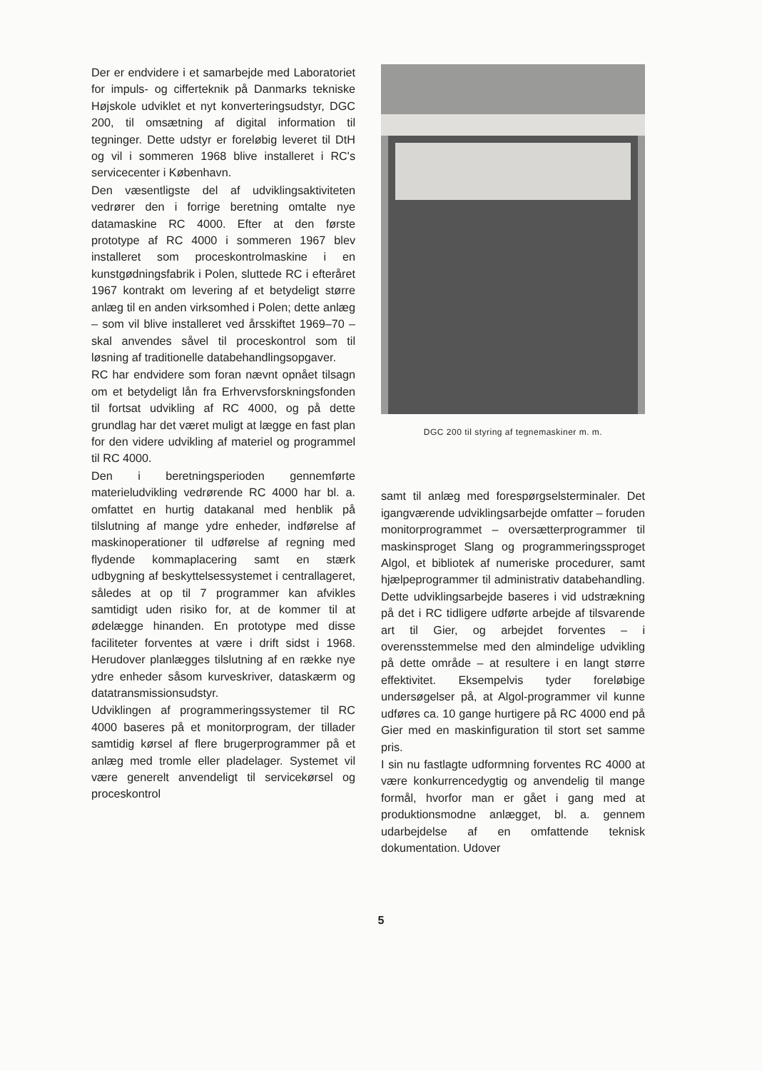Der er endvidere i et samarbejde med Laboratoriet for impuls- og cifferteknik på Danmarks tekniske Højskole udviklet et nyt konverteringsudstyr, DGC 200, til omsætning af digital information til tegninger. Dette udstyr er foreløbig leveret til DtH og vil i sommeren 1968 blive installeret i RC's servicecenter i København.
Den væsentligste del af udviklingsaktiviteten vedrører den i forrige beretning omtalte nye datamaskine RC 4000. Efter at den første prototype af RC 4000 i sommeren 1967 blev installeret som proceskontrolmaskine i en kunstgødningsfabrik i Polen, sluttede RC i efteråret 1967 kontrakt om levering af et betydeligt større anlæg til en anden virksomhed i Polen; dette anlæg – som vil blive installeret ved årsskiftet 1969–70 – skal anvendes såvel til proceskontrol som til løsning af traditionelle databehandlingsopgaver.
RC har endvidere som foran nævnt opnået tilsagn om et betydeligt lån fra Erhvervsforskningsfonden til fortsat udvikling af RC 4000, og på dette grundlag har det været muligt at lægge en fast plan for den videre udvikling af materiel og programmel til RC 4000.
Den i beretningsperioden gennemførte materieludvikling vedrørende RC 4000 har bl. a. omfattet en hurtig datakanal med henblik på tilslutning af mange ydre enheder, indførelse af maskinoperationer til udførelse af regning med flydende kommaplacering samt en stærk udbygning af beskyttelsessystemet i centrallageret, således at op til 7 programmer kan afvikles samtidigt uden risiko for, at de kommer til at ødelægge hinanden. En prototype med disse faciliteter forventes at være i drift sidst i 1968. Herudover planlægges tilslutning af en række nye ydre enheder såsom kurveskriver, dataskærm og datatransmissionsudstyr.
Udviklingen af programmeringssystemer til RC 4000 baseres på et monitorprogram, der tillader samtidig kørsel af flere brugerprogrammer på et anlæg med tromle eller pladelager. Systemet vil være generelt anvendeligt til servicekørsel og proceskontrol
DGC 200 til styring af tegnemaskiner m. m.
samt til anlæg med forespørgselsterminaler. Det igangværende udviklingsarbejde omfatter – foruden monitorprogrammet – oversætterprogrammer til maskinsproget Slang og programmeringssproget Algol, et bibliotek af numeriske procedurer, samt hjælpeprogrammer til administrativ databehandling. Dette udviklingsarbejde baseres i vid udstrækning på det i RC tidligere udførte arbejde af tilsvarende art til Gier, og arbejdet forventes – i overensstemmelse med den almindelige udvikling på dette område – at resultere i en langt større effektivitet. Eksempelvis tyder foreløbige undersøgelser på, at Algol-programmer vil kunne udføres ca. 10 gange hurtigere på RC 4000 end på Gier med en maskinfiguration til stort set samme pris.
I sin nu fastlagte udformning forventes RC 4000 at være konkurrencedygtig og anvendelig til mange formål, hvorfor man er gået i gang med at produktionsmodne anlægget, bl. a. gennem udarbejdelse af en omfattende teknisk dokumentation. Udover
5